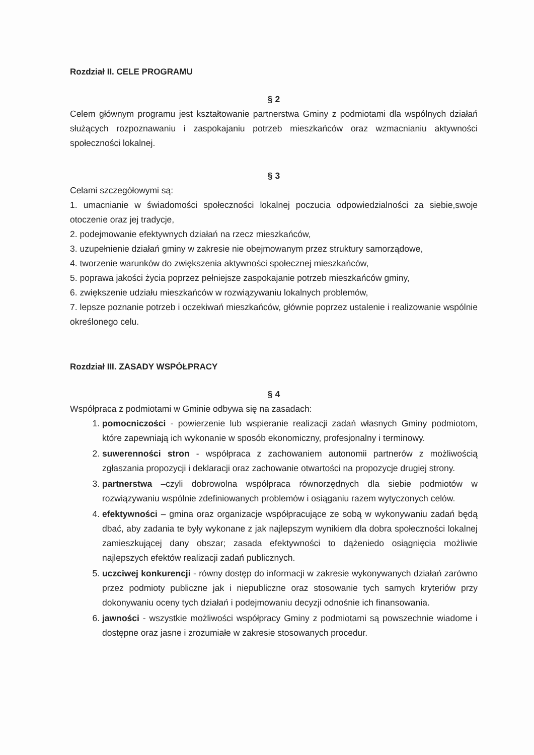Rozdział II. CELE PROGRAMU
§ 2
Celem głównym programu jest kształtowanie partnerstwa Gminy z podmiotami dla wspólnych działań służących rozpoznawaniu i zaspokajaniu potrzeb mieszkańców oraz wzmacnianiu aktywności społeczności lokalnej.
§ 3
Celami szczegółowymi są:
1. umacnianie w świadomości społeczności lokalnej poczucia odpowiedzialności za siebie,swoje otoczenie oraz jej tradycje,
2. podejmowanie efektywnych działań na rzecz mieszkańców,
3. uzupełnienie działań gminy w zakresie nie obejmowanym przez struktury samorządowe,
4. tworzenie warunków do zwiększenia aktywności społecznej mieszkańców,
5. poprawa jakości życia poprzez pełniejsze zaspokajanie potrzeb mieszkańców gminy,
6. zwiększenie udziału mieszkańców w rozwiązywaniu lokalnych problemów,
7. lepsze poznanie potrzeb i oczekiwań mieszkańców, głównie poprzez ustalenie i realizowanie wspólnie określonego celu.
Rozdział III. ZASADY WSPÓŁPRACY
§ 4
Współpraca z podmiotami w Gminie odbywa się na zasadach:
1. pomocniczości - powierzenie lub wspieranie realizacji zadań własnych Gminy podmiotom, które zapewniają ich wykonanie w sposób ekonomiczny, profesjonalny i terminowy.
2. suwerenności stron - współpraca z zachowaniem autonomii partnerów z możliwością zgłaszania propozycji i deklaracji oraz zachowanie otwartości na propozycje drugiej strony.
3. partnerstwa –czyli dobrowolna współpraca równorzędnych dla siebie podmiotów w rozwiązywaniu wspólnie zdefiniowanych problemów i osiąganiu razem wytyczonych celów.
4. efektywności – gmina oraz organizacje współpracujące ze sobą w wykonywaniu zadań będą dbać, aby zadania te były wykonane z jak najlepszym wynikiem dla dobra społeczności lokalnej zamieszkującej dany obszar; zasada efektywności to dążeniedo osiągnięcia możliwie najlepszych efektów realizacji zadań publicznych.
5. uczciwej konkurencji - równy dostęp do informacji w zakresie wykonywanych działań zarówno przez podmioty publiczne jak i niepubliczne oraz stosowanie tych samych kryteriów przy dokonywaniu oceny tych działań i podejmowaniu decyzji odnośnie ich finansowania.
6. jawności - wszystkie możliwości współpracy Gminy z podmiotami są powszechnie wiadome i dostępne oraz jasne i zrozumiałe w zakresie stosowanych procedur.